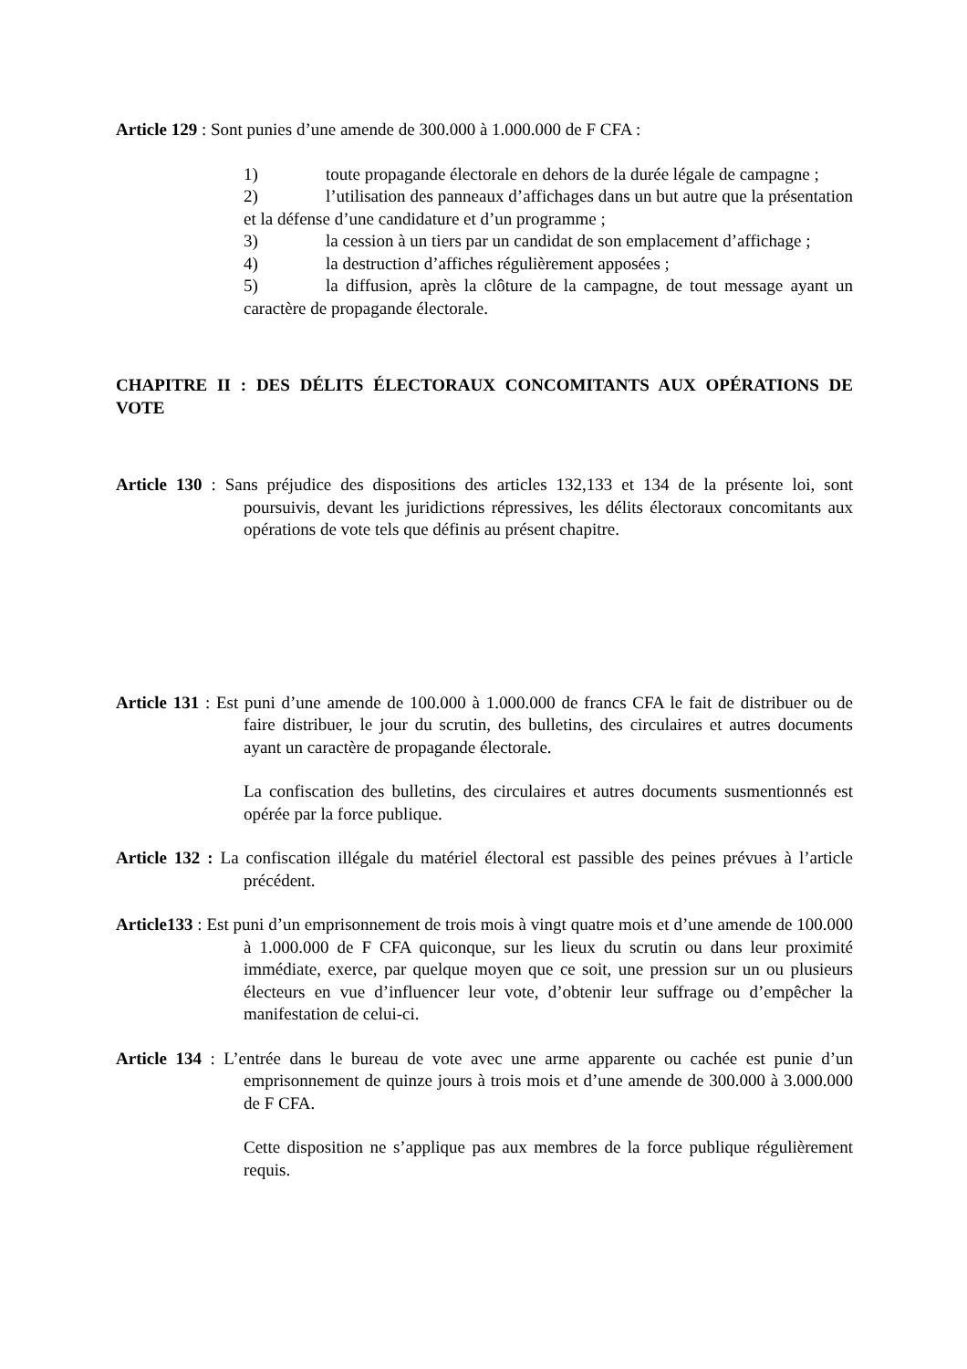Article 129 : Sont punies d’une amende de 300.000 à 1.000.000 de F CFA :
1) toute propagande électorale en dehors de la durée légale de campagne ;
2) l’utilisation des panneaux d’affichages dans un but autre que la présentation et la défense d’une candidature et d’un programme ;
3) la cession à un tiers par un candidat de son emplacement d’affichage ;
4) la destruction d’affiches régulièrement apposées ;
5) la diffusion, après la clôture de la campagne, de tout message ayant un caractère de propagande électorale.
CHAPITRE II : DES DÉLITS ÉLECTORAUX CONCOMITANTS AUX OPÉRATIONS DE VOTE
Article 130 : Sans préjudice des dispositions des articles 132,133 et 134 de la présente loi, sont poursuivis, devant les juridictions répressives, les délits électoraux concomitants aux opérations de vote tels que définis au présent chapitre.
Article 131 : Est puni d’une amende de 100.000 à 1.000.000 de francs CFA le fait de distribuer ou de faire distribuer, le jour du scrutin, des bulletins, des circulaires et autres documents ayant un caractère de propagande électorale.
La confiscation des bulletins, des circulaires et autres documents susmentionnés est opérée par la force publique.
Article 132 : La confiscation illégale du matériel électoral est passible des peines prévues à l’article précédent.
Article133 : Est puni d’un emprisonnement de trois mois à vingt quatre mois et d’une amende de 100.000 à 1.000.000 de F CFA quiconque, sur les lieux du scrutin ou dans leur proximité immédiate, exerce, par quelque moyen que ce soit, une pression sur un ou plusieurs électeurs en vue d’influencer leur vote, d’obtenir leur suffrage ou d’empêcher la manifestation de celui-ci.
Article 134 : L’entrée dans le bureau de vote avec une arme apparente ou cachée est punie d’un emprisonnement de quinze jours à trois mois et d’une amende de 300.000 à 3.000.000 de F CFA.
Cette disposition ne s’applique pas aux membres de la force publique régulièrement requis.